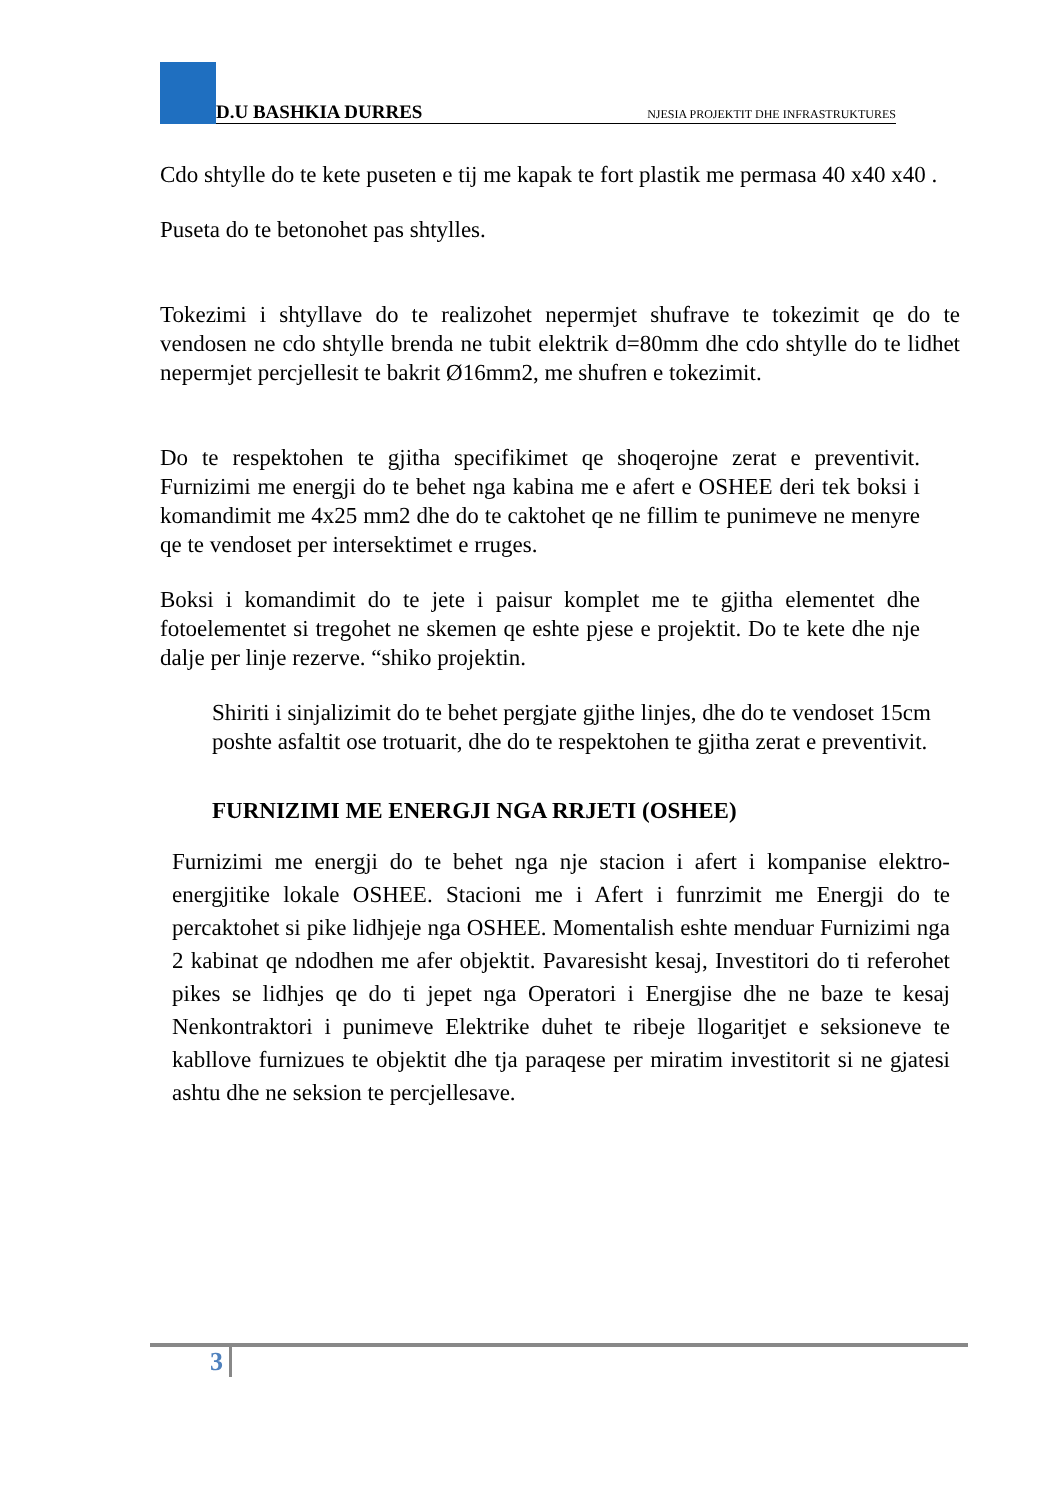D.U BASHKIA DURRES NJESIA PROJEKTIT DHE INFRASTRUKTURES
Cdo shtylle do te kete puseten e tij me kapak te fort plastik me permasa 40 x40 x40 .
Puseta do te betonohet pas shtylles.
Tokezimi i shtyllave do te realizohet nepermjet shufrave te tokezimit qe do te vendosen ne cdo shtylle brenda ne tubit elektrik d=80mm dhe cdo shtylle do te lidhet nepermjet percjellesit te bakrit Ø16mm2, me shufren e tokezimit.
Do te respektohen te gjitha specifikimet qe shoqerojne zerat e preventivit. Furnizimi me energji do te behet nga kabina me e afert e OSHEE deri tek boksi i komandimit me 4x25 mm2 dhe do te caktohet qe ne fillim te punimeve ne menyre qe te vendoset per intersektimet e rruges.
Boksi i komandimit do te jete i paisur komplet me te gjitha elementet dhe fotoelementet si tregohet ne skemen qe eshte pjese e projektit. Do te kete dhe nje dalje per linje rezerve. “shiko projektin.
Shiriti i sinjalizimit do te behet pergjate gjithe linjes, dhe do te vendoset 15cm poshte asfaltit ose trotuarit, dhe do te respektohen te gjitha zerat e preventivit.
FURNIZIMI ME ENERGJI NGA RRJETI (OSHEE)
Furnizimi me energji do te behet nga nje stacion i afert i kompanise elektro-energjitike lokale OSHEE. Stacioni me i Afert i funrzimit me Energji do te percaktohet si pike lidhjeje nga OSHEE. Momentalish eshte menduar Furnizimi nga 2 kabinat qe ndodhen me afer objektit. Pavaresisht kesaj, Investitori do ti referohet pikes se lidhjes qe do ti jepet nga Operatori i Energjise dhe ne baze te kesaj Nenkontraktori i punimeve Elektrike duhet te ribeje llogaritjet e seksioneve te kabllove furnizues te objektit dhe tja paraqese per miratim investitorit si ne gjatesi ashtu dhe ne seksion te percjellesave.
3